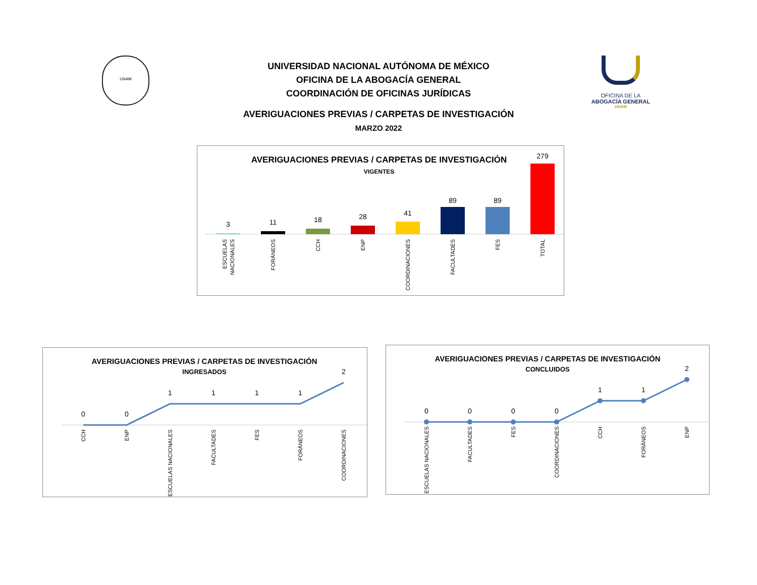UNIVERSIDAD NACIONAL AUTÓNOMA DE MÉXICO
OFICINA DE LA ABOGACÍA GENERAL
COORDINACIÓN DE OFICINAS JURÍDICAS
AVERIGUACIONES PREVIAS / CARPETAS DE INVESTIGACIÓN
MARZO 2022
UNAM
OFICINA DE LA
ABOGACÍA GENERAL
UNAM
AVERIGUACIONES PREVIAS / CARPETAS DE INVESTIGACIÓN
VIGENTES
3
11
18
28
41
89
89
279
ESCUELAS
NACIONALES
FORÁNEOS
CCH
ENP
COORDINACIONES
FACULTADES
FES
TOTAL
AVERIGUACIONES PREVIAS / CARPETAS DE INVESTIGACIÓN
INGRESADOS
0
0
1
1
1
1
2
CCH
ENP
ESCUELAS NACIONALES
FACULTADES
FES
FORÁNEOS
COORDINACIONES
AVERIGUACIONES PREVIAS / CARPETAS DE INVESTIGACIÓN
CONCLUIDOS
0
0
0
0
1
1
2
ESCUELAS NACIONALES
FACULTADES
FES
COORDINACIONES
CCH
FORÁNEOS
ENP